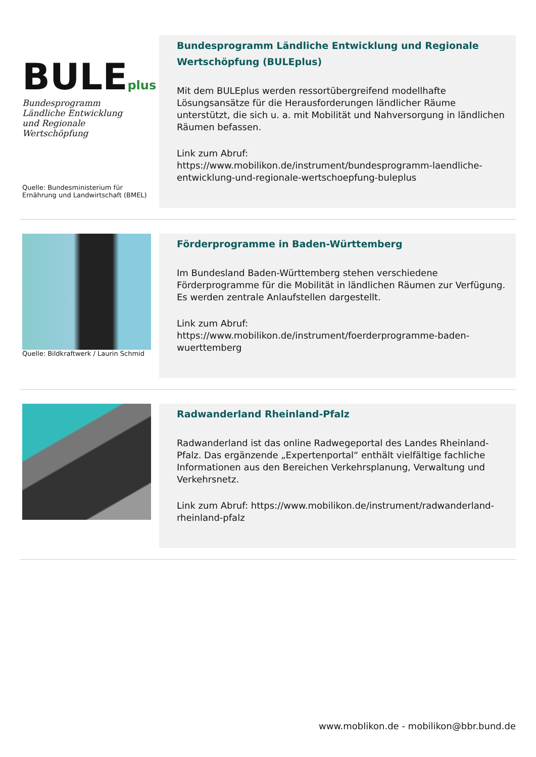BULEplus
Bundesprogramm
Ländliche Entwicklung
und Regionale Wertschöpfung
Quelle: Bundesministerium für Ernährung und Landwirtschaft (BMEL)
Bundesprogramm Ländliche Entwicklung und Regionale Wertschöpfung (BULEplus)
Mit dem BULEplus werden ressortübergreifend modellhafte Lösungsansätze für die Herausforderungen ländlicher Räume unterstützt, die sich u. a. mit Mobilität und Nahversorgung in ländlichen Räumen befassen.
Link zum Abruf:
https://www.mobilikon.de/instrument/bundesprogramm-laendliche-entwicklung-und-regionale-wertschoepfung-buleplus
Quelle: Bildkraftwerk / Laurin Schmid
Förderprogramme in Baden-Württemberg
Im Bundesland Baden-Württemberg stehen verschiedene Förderprogramme für die Mobilität in ländlichen Räumen zur Verfügung. Es werden zentrale Anlaufstellen dargestellt.
Link zum Abruf:
https://www.mobilikon.de/instrument/foerderprogramme-baden-wuerttemberg
Radwanderland Rheinland-Pfalz
Radwanderland ist das online Radwegeportal des Landes Rheinland-Pfalz. Das ergänzende „Expertenportal“ enthält vielfältige fachliche Informationen aus den Bereichen Verkehrsplanung, Verwaltung und Verkehrsnetz.
Link zum Abruf: https://www.mobilikon.de/instrument/radwanderland-rheinland-pfalz
www.moblikon.de - mobilikon@bbr.bund.de